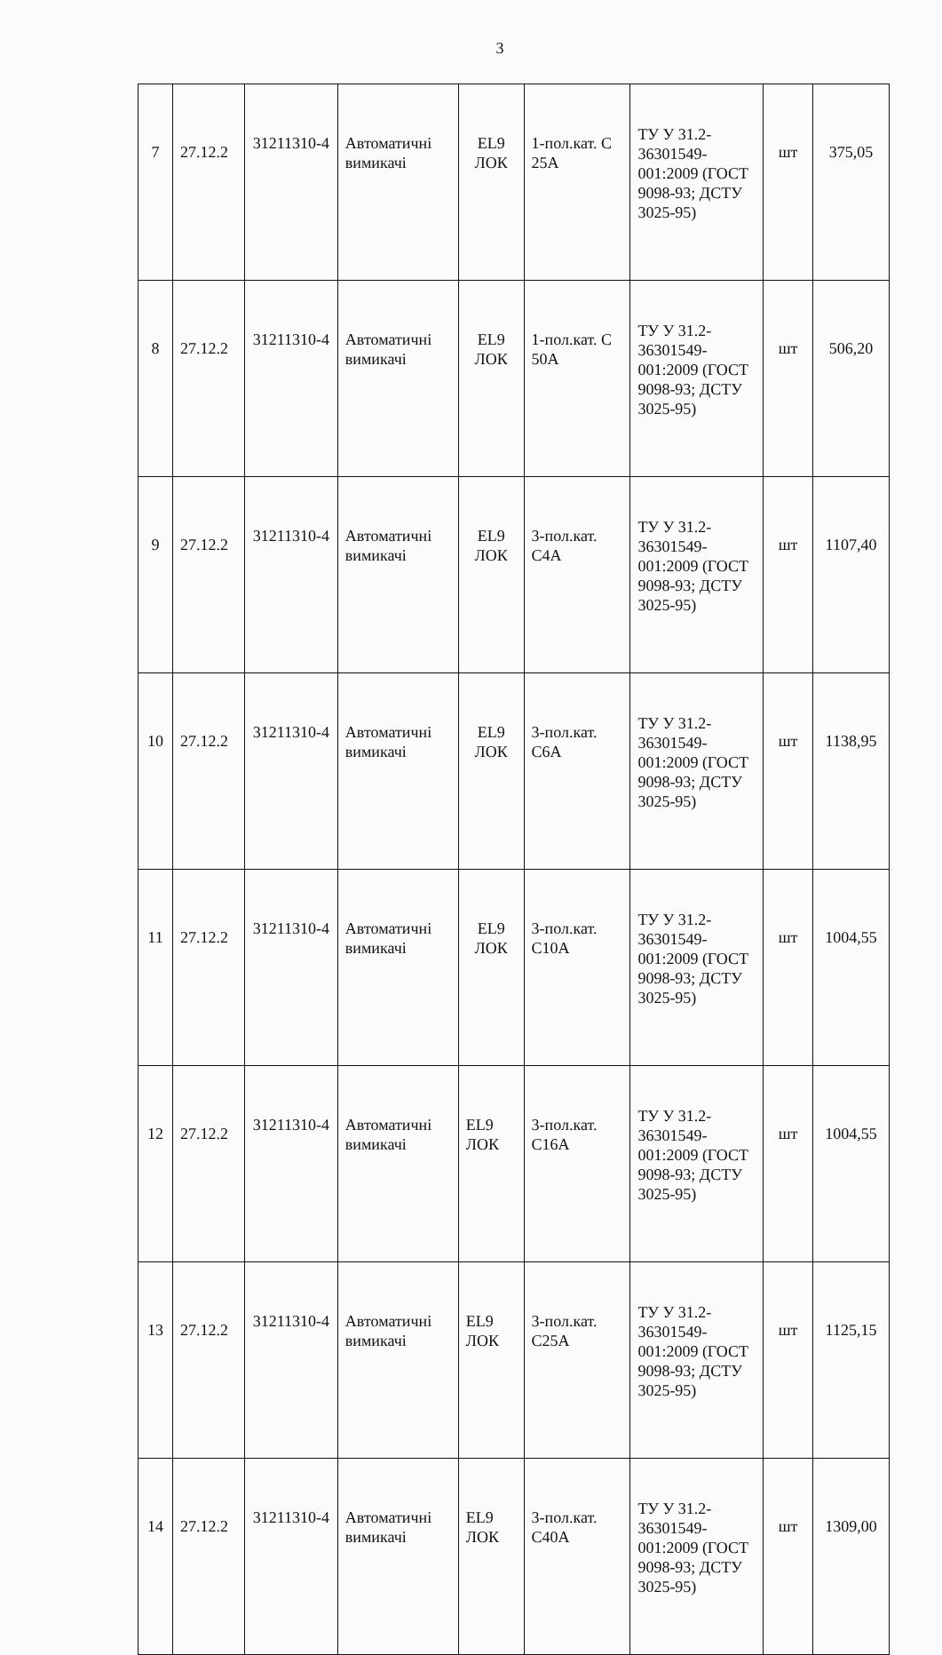3
| 7 | 27.12.2 | 31211310-4 | Автоматичні вимикачі | EL9 ЛОК | 1-пол.кат. С 25А | ТУ У 31.2-36301549-001:2009 (ГОСТ 9098-93; ДСТУ 3025-95) | шт | 375,05 |
| 8 | 27.12.2 | 31211310-4 | Автоматичні вимикачі | EL9 ЛОК | 1-пол.кат. С 50А | ТУ У 31.2-36301549-001:2009 (ГОСТ 9098-93; ДСТУ 3025-95) | шт | 506,20 |
| 9 | 27.12.2 | 31211310-4 | Автоматичні вимикачі | EL9 ЛОК | 3-пол.кат. С4А | ТУ У 31.2-36301549-001:2009 (ГОСТ 9098-93; ДСТУ 3025-95) | шт | 1107,40 |
| 10 | 27.12.2 | 31211310-4 | Автоматичні вимикачі | EL9 ЛОК | 3-пол.кат. С6А | ТУ У 31.2-36301549-001:2009 (ГОСТ 9098-93; ДСТУ 3025-95) | шт | 1138,95 |
| 11 | 27.12.2 | 31211310-4 | Автоматичні вимикачі | EL9 ЛОК | 3-пол.кат. С10А | ТУ У 31.2-36301549-001:2009 (ГОСТ 9098-93; ДСТУ 3025-95) | шт | 1004,55 |
| 12 | 27.12.2 | 31211310-4 | Автоматичні вимикачі | EL9 ЛОК | 3-пол.кат. С16А | ТУ У 31.2-36301549-001:2009 (ГОСТ 9098-93; ДСТУ 3025-95) | шт | 1004,55 |
| 13 | 27.12.2 | 31211310-4 | Автоматичні вимикачі | EL9 ЛОК | 3-пол.кат. С25А | ТУ У 31.2-36301549-001:2009 (ГОСТ 9098-93; ДСТУ 3025-95) | шт | 1125,15 |
| 14 | 27.12.2 | 31211310-4 | Автоматичні вимикачі | EL9 ЛОК | 3-пол.кат. С40А | ТУ У 31.2-36301549-001:2009 (ГОСТ 9098-93; ДСТУ 3025-95) | шт | 1309,00 |